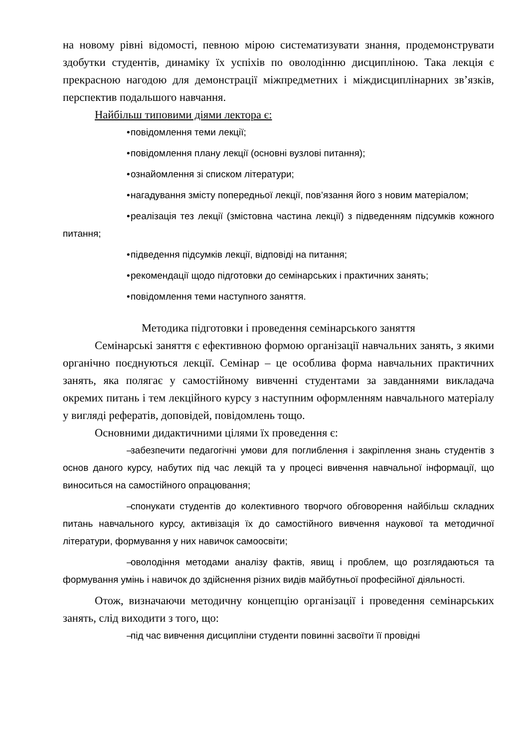на новому рівні відомості, певною мірою систематизувати знання, продемонструвати здобутки студентів, динаміку їх успіхів по оволодінню дисципліною. Така лекція є прекрасною нагодою для демонстрації міжпредметних і міждисциплінарних зв’язків, перспектив подальшого навчання.
Найбільш типовими діями лектора є:
• повідомлення теми лекції;
• повідомлення плану лекції (основні вузлові питання);
• ознайомлення зі списком літератури;
• нагадування змісту попередньої лекції, пов’язання його з новим матеріалом;
• реалізація тез лекції (змістовна частина лекції) з підведенням підсумків кожного питання;
• підведення підсумків лекції, відповіді на питання;
• рекомендації щодо підготовки до семінарських і практичних занять;
• повідомлення теми наступного заняття.
Методика підготовки і проведення семінарського заняття
Семінарські заняття є ефективною формою організації навчальних занять, з якими органічно поєднуються лекції. Семінар – це особлива форма навчальних практичних занять, яка полягає у самостійному вивченні студентами за завданнями викладача окремих питань і тем лекційного курсу з наступним оформленням навчального матеріалу у вигляді рефератів, доповідей, повідомлень тощо.
Основними дидактичними цілями їх проведення є:
– забезпечити педагогічні умови для поглиблення і закріплення знань студентів з основ даного курсу, набутих під час лекцій та у процесі вивчення навчальної інформації, що виноситься на самостійного опрацювання;
– спонукати студентів до колективного творчого обговорення найбільш складних питань навчального курсу, активізація їх до самостійного вивчення наукової та методичної літератури, формування у них навичок самоосвіти;
– оволодіння методами аналізу фактів, явищ і проблем, що розглядаються та формування умінь і навичок до здійснення різних видів майбутньої професійної діяльності.
Отож, визначаючи методичну концепцію організації і проведення семінарських занять, слід виходити з того, що:
– під час вивчення дисципліни студенти повинні засвоїти її провідні